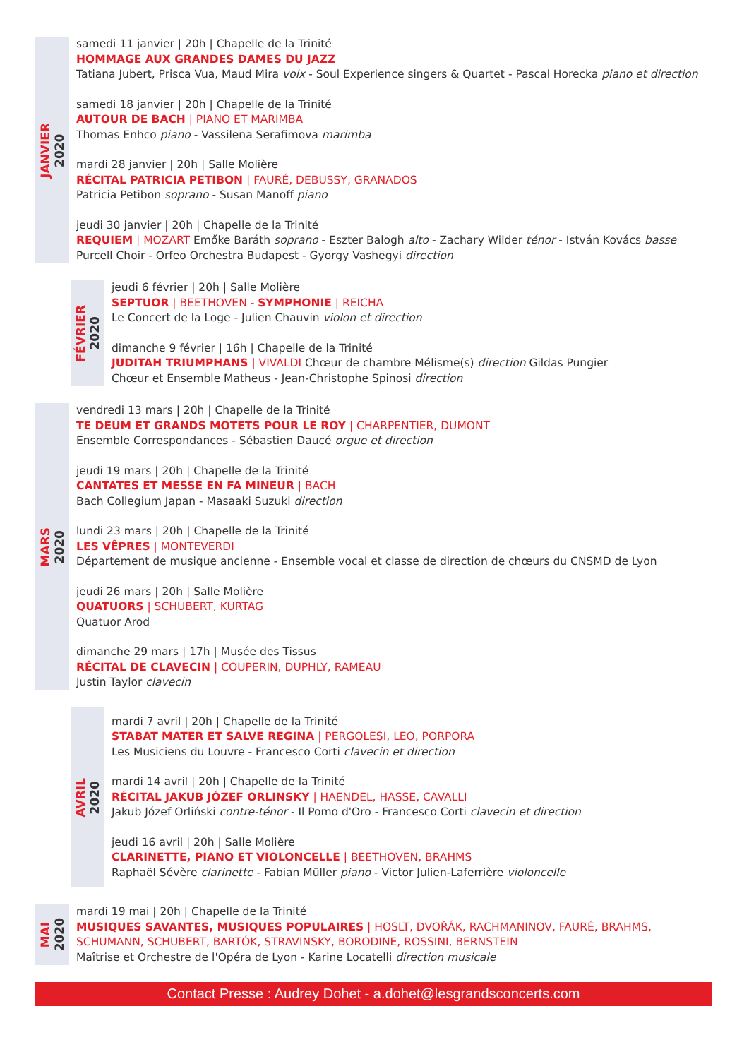JANVIER
2020
samedi 11 janvier | 20h | Chapelle de la Trinité
HOMMAGE AUX GRANDES DAMES DU JAZZ
Tatiana Jubert, Prisca Vua, Maud Mira voix - Soul Experience singers & Quartet - Pascal Horecka piano et direction
samedi 18 janvier | 20h | Chapelle de la Trinité
AUTOUR DE BACH | PIANO ET MARIMBA
Thomas Enhco piano - Vassilena Serafimova marimba
mardi 28 janvier | 20h | Salle Molière
RÉCITAL PATRICIA PETIBON | FAURÉ, DEBUSSY, GRANADOS
Patricia Petibon soprano - Susan Manoff piano
jeudi 30 janvier | 20h | Chapelle de la Trinité
REQUIEM | MOZART Emőke Baráth soprano - Eszter Balogh alto - Zachary Wilder ténor - István Kovács basse
Purcell Choir - Orfeo Orchestra Budapest - Gyorgy Vashegyi direction
FÉVRIER
2020
jeudi 6 février | 20h | Salle Molière
SEPTUOR | BEETHOVEN - SYMPHONIE | REICHA
Le Concert de la Loge - Julien Chauvin violon et direction
dimanche 9 février | 16h | Chapelle de la Trinité
JUDITAH TRIUMPHANS | VIVALDI Chœur de chambre Mélisme(s) direction Gildas Pungier
Chœur et Ensemble Matheus - Jean-Christophe Spinosi direction
MARS
2020
vendredi 13 mars | 20h | Chapelle de la Trinité
TE DEUM ET GRANDS MOTETS POUR LE ROY | CHARPENTIER, DUMONT
Ensemble Correspondances - Sébastien Daucé orgue et direction
jeudi 19 mars | 20h | Chapelle de la Trinité
CANTATES ET MESSE EN FA MINEUR | BACH
Bach Collegium Japan - Masaaki Suzuki direction
lundi 23 mars | 20h | Chapelle de la Trinité
LES VÊPRES | MONTEVERDI
Département de musique ancienne - Ensemble vocal et classe de direction de chœurs du CNSMD de Lyon
jeudi 26 mars | 20h | Salle Molière
QUATUORS | SCHUBERT, KURTAG
Quatuor Arod
dimanche 29 mars | 17h | Musée des Tissus
RÉCITAL DE CLAVECIN | COUPERIN, DUPHLY, RAMEAU
Justin Taylor clavecin
AVRIL
2020
mardi 7 avril | 20h | Chapelle de la Trinité
STABAT MATER ET SALVE REGINA | PERGOLESI, LEO, PORPORA
Les Musiciens du Louvre - Francesco Corti clavecin et direction
mardi 14 avril | 20h | Chapelle de la Trinité
RÉCITAL JAKUB JÓZEF ORLINSKY | HAENDEL, HASSE, CAVALLI
Jakub Józef Orliński contre-ténor - Il Pomo d'Oro - Francesco Corti clavecin et direction
jeudi 16 avril | 20h | Salle Molière
CLARINETTE, PIANO ET VIOLONCELLE | BEETHOVEN, BRAHMS
Raphaël Sévère clarinette - Fabian Müller piano - Victor Julien-Laferrière violoncelle
MAI
2020
mardi 19 mai | 20h | Chapelle de la Trinité
MUSIQUES SAVANTES, MUSIQUES POPULAIRES | HOSLT, DVOŘÁK, RACHMANINOV, FAURÉ, BRAHMS,
SCHUMANN, SCHUBERT, BARTÓK, STRAVINSKY, BORODINE, ROSSINI, BERNSTEIN
Maîtrise et Orchestre de l'Opéra de Lyon - Karine Locatelli direction musicale
Contact Presse : Audrey Dohet - a.dohet@lesgrandsconcerts.com